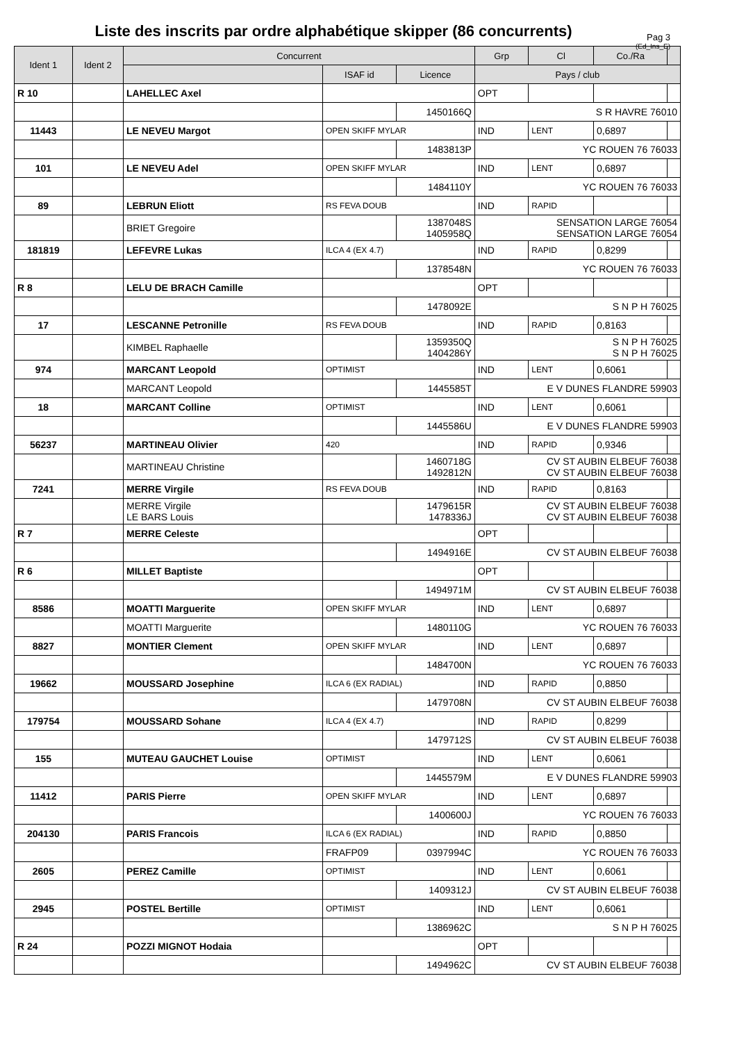Liste des inscrits par ordre alphabétique skipper (86 concurrents)
Pag 3
(Ed_Ins_E)
| Ident 1 | Ident 2 | Concurrent | | | Grp | Cl | Co./Ra | |
| --- | --- | --- | --- | --- | --- | --- | --- | --- |
| | | | ISAF id | Licence | Pays / club | | | |
| R 10 | | LAHELLEC Axel | | | OPT | | | |
| | | | | 1450166Q | S R HAVRE 76010 | | | |
| 11443 | | LE NEVEU Margot | OPEN SKIFF MYLAR | | IND | LENT | 0,6897 | |
| | | | | 1483813P | YC ROUEN 76 76033 | | | |
| 101 | | LE NEVEU Adel | OPEN SKIFF MYLAR | | IND | LENT | 0,6897 | |
| | | | | 1484110Y | YC ROUEN 76 76033 | | | |
| 89 | | LEBRUN Eliott | RS FEVA DOUB | | IND | RAPID | | |
| | | BRIET Gregoire | | 1387048S 1405958Q | SENSATION LARGE 76054 SENSATION LARGE 76054 | | | |
| 181819 | | LEFEVRE Lukas | ILCA 4 (EX 4.7) | | IND | RAPID | 0,8299 | |
| | | | | 1378548N | YC ROUEN 76 76033 | | | |
| R 8 | | LELU DE BRACH Camille | | | OPT | | | |
| | | | | 1478092E | S N P H 76025 | | | |
| 17 | | LESCANNE Petronille | RS FEVA DOUB | | IND | RAPID | 0,8163 | |
| | | KIMBEL Raphaelle | | 1359350Q 1404286Y | S N P H 76025 S N P H 76025 | | | |
| 974 | | MARCANT Leopold | OPTIMIST | | IND | LENT | 0,6061 | |
| | | MARCANT Leopold | | 1445585T | E V DUNES FLANDRE 59903 | | | |
| 18 | | MARCANT Colline | OPTIMIST | | IND | LENT | 0,6061 | |
| | | | | 1445586U | E V DUNES FLANDRE 59903 | | | |
| 56237 | | MARTINEAU Olivier | 420 | | IND | RAPID | 0,9346 | |
| | | MARTINEAU Christine | | 1460718G 1492812N | CV ST AUBIN ELBEUF 76038 CV ST AUBIN ELBEUF 76038 | | | |
| 7241 | | MERRE Virgile | RS FEVA DOUB | | IND | RAPID | 0,8163 | |
| | | MERRE Virgile LE BARS Louis | | 1479615R 1478336J | CV ST AUBIN ELBEUF 76038 CV ST AUBIN ELBEUF 76038 | | | |
| R 7 | | MERRE Celeste | | | OPT | | | |
| | | | | 1494916E | CV ST AUBIN ELBEUF 76038 | | | |
| R 6 | | MILLET Baptiste | | | OPT | | | |
| | | | | 1494971M | CV ST AUBIN ELBEUF 76038 | | | |
| 8586 | | MOATTI Marguerite | OPEN SKIFF MYLAR | | IND | LENT | 0,6897 | |
| | | MOATTI Marguerite | | 1480110G | YC ROUEN 76 76033 | | | |
| 8827 | | MONTIER Clement | OPEN SKIFF MYLAR | | IND | LENT | 0,6897 | |
| | | | | 1484700N | YC ROUEN 76 76033 | | | |
| 19662 | | MOUSSARD Josephine | ILCA 6 (EX RADIAL) | | IND | RAPID | 0,8850 | |
| | | | | 1479708N | CV ST AUBIN ELBEUF 76038 | | | |
| 179754 | | MOUSSARD Sohane | ILCA 4 (EX 4.7) | | IND | RAPID | 0,8299 | |
| | | | | 1479712S | CV ST AUBIN ELBEUF 76038 | | | |
| 155 | | MUTEAU GAUCHET Louise | OPTIMIST | | IND | LENT | 0,6061 | |
| | | | | 1445579M | E V DUNES FLANDRE 59903 | | | |
| 11412 | | PARIS Pierre | OPEN SKIFF MYLAR | | IND | LENT | 0,6897 | |
| | | | | 1400600J | YC ROUEN 76 76033 | | | |
| 204130 | | PARIS Francois | ILCA 6 (EX RADIAL) | | IND | RAPID | 0,8850 | |
| | | | FRAFP09 | 0397994C | YC ROUEN 76 76033 | | | |
| 2605 | | PEREZ Camille | OPTIMIST | | IND | LENT | 0,6061 | |
| | | | | 1409312J | CV ST AUBIN ELBEUF 76038 | | | |
| 2945 | | POSTEL Bertille | OPTIMIST | | IND | LENT | 0,6061 | |
| | | | | 1386962C | S N P H 76025 | | | |
| R 24 | | POZZI MIGNOT Hodaia | | | OPT | | | |
| | | | | 1494962C | CV ST AUBIN ELBEUF 76038 | | | |